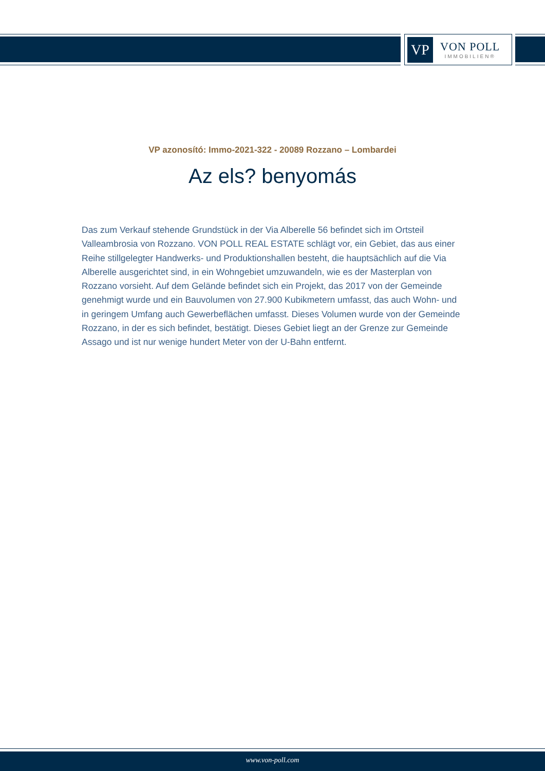VP
VON POLL
IMMOBILIEN®
VP azonosító: Immo-2021-322 - 20089 Rozzano – Lombardei
Az els? benyomás
Das zum Verkauf stehende Grundstück in der Via Alberelle 56 befindet sich im Ortsteil Valleambrosia von Rozzano. VON POLL REAL ESTATE schlägt vor, ein Gebiet, das aus einer Reihe stillgelegter Handwerks- und Produktionshallen besteht, die hauptsächlich auf die Via Alberelle ausgerichtet sind, in ein Wohngebiet umzuwandeln, wie es der Masterplan von Rozzano vorsieht. Auf dem Gelände befindet sich ein Projekt, das 2017 von der Gemeinde genehmigt wurde und ein Bauvolumen von 27.900 Kubikmetern umfasst, das auch Wohn- und in geringem Umfang auch Gewerbeflächen umfasst. Dieses Volumen wurde von der Gemeinde Rozzano, in der es sich befindet, bestätigt. Dieses Gebiet liegt an der Grenze zur Gemeinde Assago und ist nur wenige hundert Meter von der U-Bahn entfernt.
www.von-poll.com